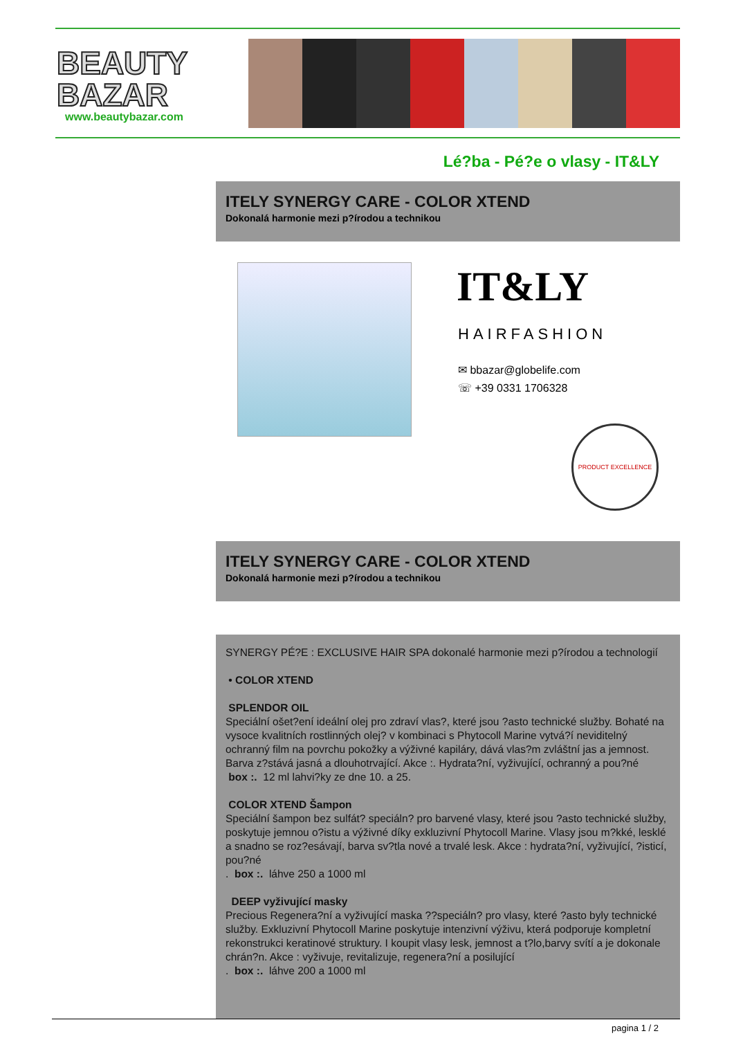BEAUTY
BAZAR
www.beautybazar.com
Lé?ba - Pé?e o vlasy - IT&LY
ITELY SYNERGY CARE - COLOR XTEND
Dokonalá harmonie mezi p?írodou a technikou
IT&LY
HAIRFASHION
✉ bbazar@globelife.com
☏ +39 0331 1706328
PRODUCT EXCELLENCE
ITELY SYNERGY CARE - COLOR XTEND
Dokonalá harmonie mezi p?írodou a technikou
SYNERGY PÉ?E : EXCLUSIVE HAIR SPA dokonalé harmonie mezi p?írodou a technologií
• COLOR XTEND
SPLENDOR OIL
Speciální ošet?ení ideální olej pro zdraví vlas?, které jsou ?asto technické služby. Bohaté na vysoce kvalitních rostlinných olej? v kombinaci s Phytocoll Marine vytvá?í neviditelný ochranný film na povrchu pokožky a výživné kapiláry, dává vlas?m zvláštní jas a jemnost. Barva z?stává jasná a dlouhotrvající. Akce :. Hydrata?ní, vyživující, ochranný a pou?né
box :. 12 ml lahvi?ky ze dne 10. a 25.
COLOR XTEND Šampon
Speciální šampon bez sulfát? speciáln? pro barvené vlasy, které jsou ?asto technické služby, poskytuje jemnou o?istu a výživné díky exkluzivní Phytocoll Marine. Vlasy jsou m?kké, lesklé a snadno se roz?esávají, barva sv?tla nové a trvalé lesk. Akce : hydrata?ní, vyživující, ?isticí, pou?né
. box :. láhve 250 a 1000 ml
DEEP vyživující masky
Precious Regenera?ní a vyživující maska ??speciáln? pro vlasy, které ?asto byly technické služby. Exkluzivní Phytocoll Marine poskytuje intenzivní výživu, která podporuje kompletní rekonstrukci keratinové struktury. I koupit vlasy lesk, jemnost a t?lo,barvy svítí a je dokonale chrán?n. Akce : vyživuje, revitalizuje, regenera?ní a posilující
. box :. láhve 200 a 1000 ml
pagina 1 / 2